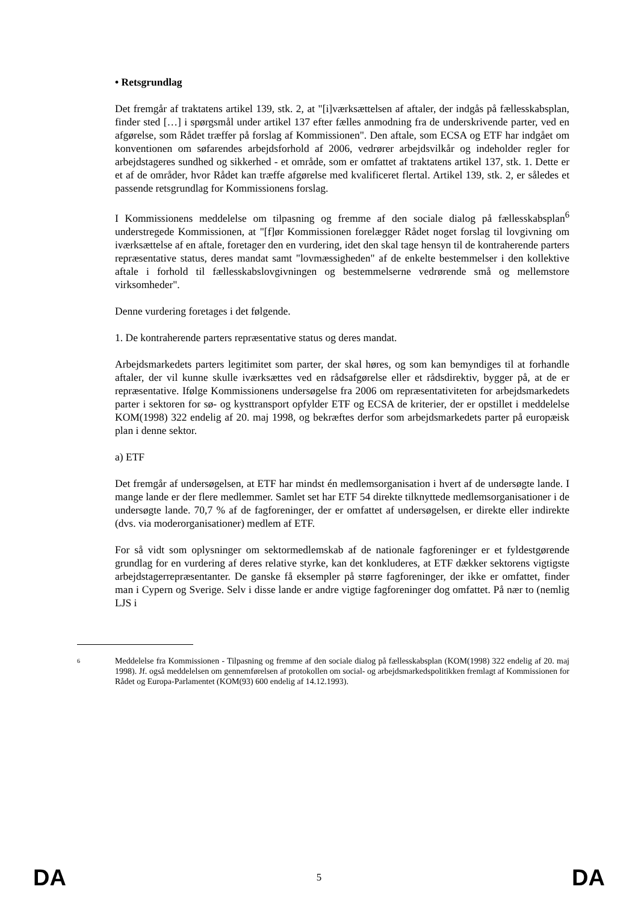• Retsgrundlag
Det fremgår af traktatens artikel 139, stk. 2, at "[i]værksættelsen af aftaler, der indgås på fællesskabsplan, finder sted […] i spørgsmål under artikel 137 efter fælles anmodning fra de underskrivende parter, ved en afgørelse, som Rådet træffer på forslag af Kommissionen". Den aftale, som ECSA og ETF har indgået om konventionen om søfarendes arbejdsforhold af 2006, vedrører arbejdsvilkår og indeholder regler for arbejdstageres sundhed og sikkerhed - et område, som er omfattet af traktatens artikel 137, stk. 1. Dette er et af de områder, hvor Rådet kan træffe afgørelse med kvalificeret flertal. Artikel 139, stk. 2, er således et passende retsgrundlag for Kommissionens forslag.
I Kommissionens meddelelse om tilpasning og fremme af den sociale dialog på fællesskabsplan<sup>6</sup> understregede Kommissionen, at "[f]ør Kommissionen forelægger Rådet noget forslag til lovgivning om iværksættelse af en aftale, foretager den en vurdering, idet den skal tage hensyn til de kontraherende parters repræsentative status, deres mandat samt "lovmæssigheden" af de enkelte bestemmelser i den kollektive aftale i forhold til fællesskabslovgivningen og bestemmelserne vedrørende små og mellemstore virksomheder".
Denne vurdering foretages i det følgende.
1. De kontraherende parters repræsentative status og deres mandat.
Arbejdsmarkedets parters legitimitet som parter, der skal høres, og som kan bemyndiges til at forhandle aftaler, der vil kunne skulle iværksættes ved en rådsafgørelse eller et rådsdirektiv, bygger på, at de er repræsentative. Ifølge Kommissionens undersøgelse fra 2006 om repræsentativiteten for arbejdsmarkedets parter i sektoren for sø- og kysttransport opfylder ETF og ECSA de kriterier, der er opstillet i meddelelse KOM(1998) 322 endelig af 20. maj 1998, og bekræftes derfor som arbejdsmarkedets parter på europæisk plan i denne sektor.
a) ETF
Det fremgår af undersøgelsen, at ETF har mindst én medlemsorganisation i hvert af de undersøgte lande. I mange lande er der flere medlemmer. Samlet set har ETF 54 direkte tilknyttede medlemsorganisationer i de undersøgte lande. 70,7 % af de fagforeninger, der er omfattet af undersøgelsen, er direkte eller indirekte (dvs. via moderorganisationer) medlem af ETF.
For så vidt som oplysninger om sektormedlemskab af de nationale fagforeninger er et fyldestgørende grundlag for en vurdering af deres relative styrke, kan det konkluderes, at ETF dækker sektorens vigtigste arbejdstagerrepræsentanter. De ganske få eksempler på større fagforeninger, der ikke er omfattet, finder man i Cypern og Sverige. Selv i disse lande er andre vigtige fagforeninger dog omfattet. På nær to (nemlig LJS i
6 Meddelelse fra Kommissionen - Tilpasning og fremme af den sociale dialog på fællesskabsplan (KOM(1998) 322 endelig af 20. maj 1998). Jf. også meddelelsen om gennemførelsen af protokollen om social- og arbejdsmarkedspolitikken fremlagt af Kommissionen for Rådet og Europa-Parlamentet (KOM(93) 600 endelig af 14.12.1993).
DA 5 DA